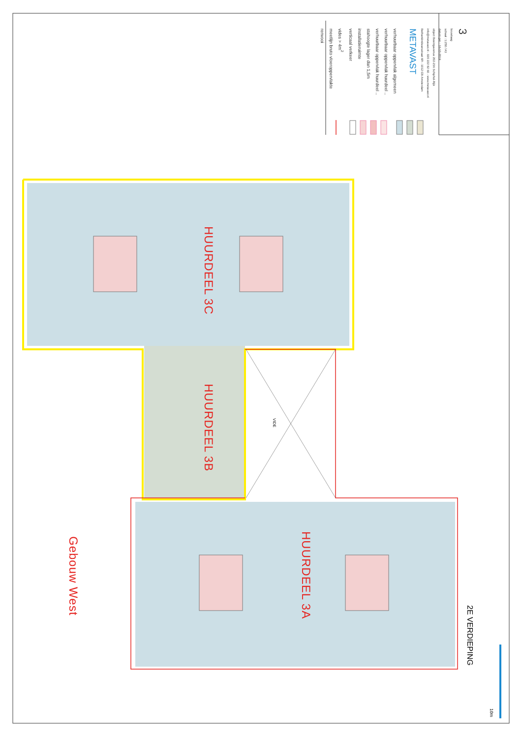renvooi
meetlijn bruto vloeroppervlakte
vides > 4m<sup>2</sup>
verticaal verkeer
installatieruimte
stahoogte lager dan 1,5m
verhuurbaar oppervlak huurdeel ..
verhuurbaar oppervlak huurdeel ..
verhuurbaar oppervlak algemeen
METAVAST
Bethaniëndwarsstraat 6R - 1012 CB Amsterdam
info@metavast.nl - 020 222 82 60 - www.metavast.nl
object Boeingavenue 202-236 Schiphol-Rijk
datum get. : 16-10-2019
schaal : 1:250 / A3
bouwlaag
3
HUURDEEL 3C
HUURDEEL 3B
VIDE
Gebouw West
HUURDEEL 3A
2E VERDIEPING
10m